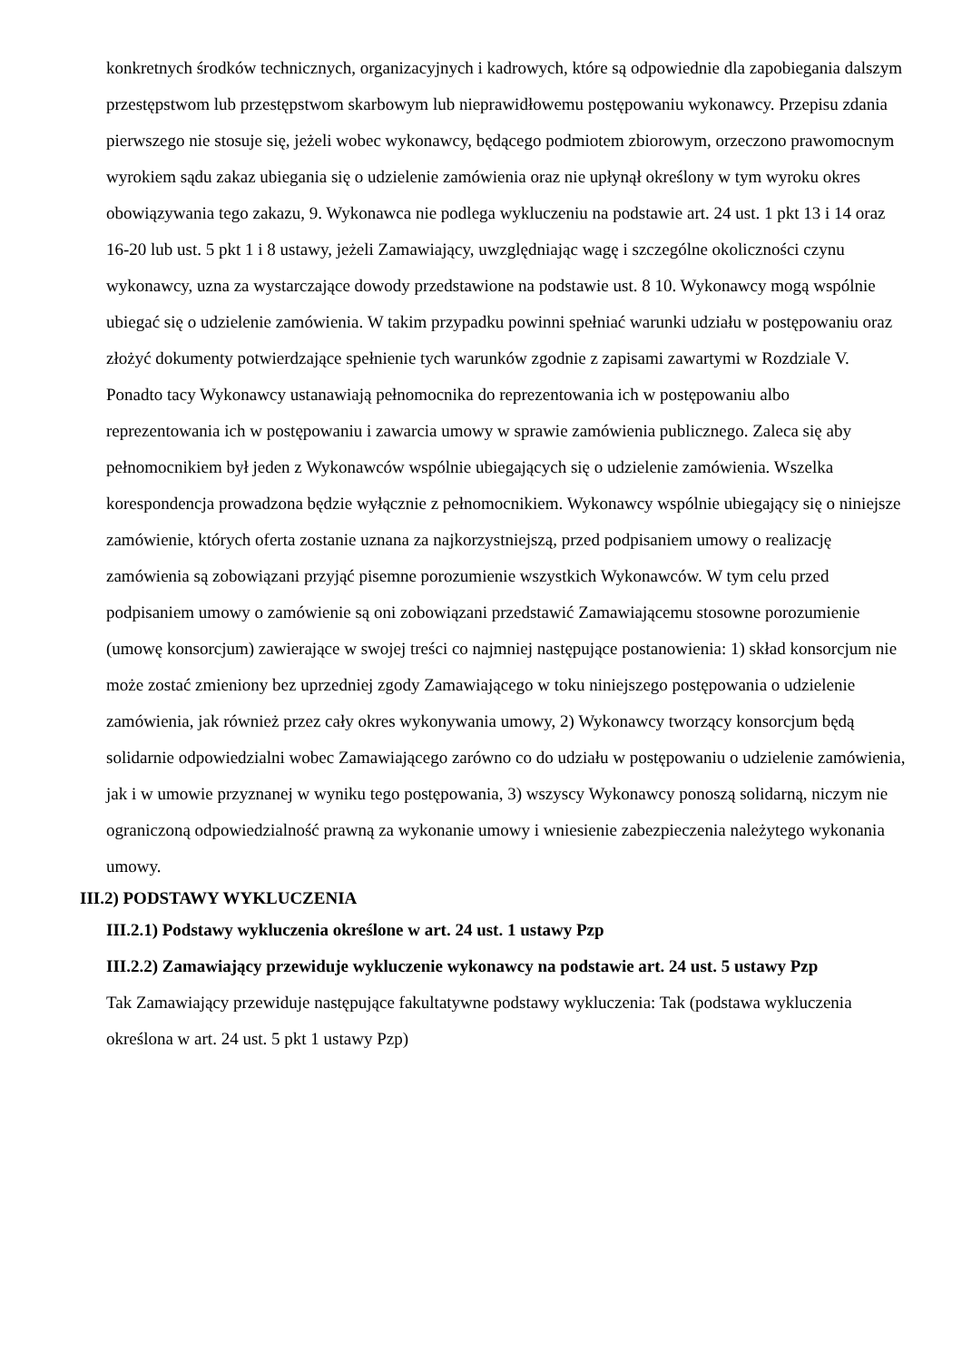konkretnych środków technicznych, organizacyjnych i kadrowych, które są odpowiednie dla zapobiegania dalszym przestępstwom lub przestępstwom skarbowym lub nieprawidłowemu postępowaniu wykonawcy. Przepisu zdania pierwszego nie stosuje się, jeżeli wobec wykonawcy, będącego podmiotem zbiorowym, orzeczono prawomocnym wyrokiem sądu zakaz ubiegania się o udzielenie zamówienia oraz nie upłynął określony w tym wyroku okres obowiązywania tego zakazu, 9. Wykonawca nie podlega wykluczeniu na podstawie art. 24 ust. 1 pkt 13 i 14 oraz 16-20 lub ust. 5 pkt 1 i 8 ustawy, jeżeli Zamawiający, uwzględniając wagę i szczególne okoliczności czynu wykonawcy, uzna za wystarczające dowody przedstawione na podstawie ust. 8 10. Wykonawcy mogą wspólnie ubiegać się o udzielenie zamówienia. W takim przypadku powinni spełniać warunki udziału w postępowaniu oraz złożyć dokumenty potwierdzające spełnienie tych warunków zgodnie z zapisami zawartymi w Rozdziale V. Ponadto tacy Wykonawcy ustanawiają pełnomocnika do reprezentowania ich w postępowaniu albo reprezentowania ich w postępowaniu i zawarcia umowy w sprawie zamówienia publicznego. Zaleca się aby pełnomocnikiem był jeden z Wykonawców wspólnie ubiegających się o udzielenie zamówienia. Wszelka korespondencja prowadzona będzie wyłącznie z pełnomocnikiem. Wykonawcy wspólnie ubiegający się o niniejsze zamówienie, których oferta zostanie uznana za najkorzystniejszą, przed podpisaniem umowy o realizację zamówienia są zobowiązani przyjąć pisemne porozumienie wszystkich Wykonawców. W tym celu przed podpisaniem umowy o zamówienie są oni zobowiązani przedstawić Zamawiającemu stosowne porozumienie (umowę konsorcjum) zawierające w swojej treści co najmniej następujące postanowienia: 1) skład konsorcjum nie może zostać zmieniony bez uprzedniej zgody Zamawiającego w toku niniejszego postępowania o udzielenie zamówienia, jak również przez cały okres wykonywania umowy, 2) Wykonawcy tworzący konsorcjum będą solidarnie odpowiedzialni wobec Zamawiającego zarówno co do udziału w postępowaniu o udzielenie zamówienia, jak i w umowie przyznanej w wyniku tego postępowania, 3) wszyscy Wykonawcy ponoszą solidarną, niczym nie ograniczoną odpowiedzialność prawną za wykonanie umowy i wniesienie zabezpieczenia należytego wykonania umowy.
III.2) PODSTAWY WYKLUCZENIA
III.2.1) Podstawy wykluczenia określone w art. 24 ust. 1 ustawy Pzp
III.2.2) Zamawiający przewiduje wykluczenie wykonawcy na podstawie art. 24 ust. 5 ustawy Pzp
Tak Zamawiający przewiduje następujące fakultatywne podstawy wykluczenia: Tak (podstawa wykluczenia określona w art. 24 ust. 5 pkt 1 ustawy Pzp)